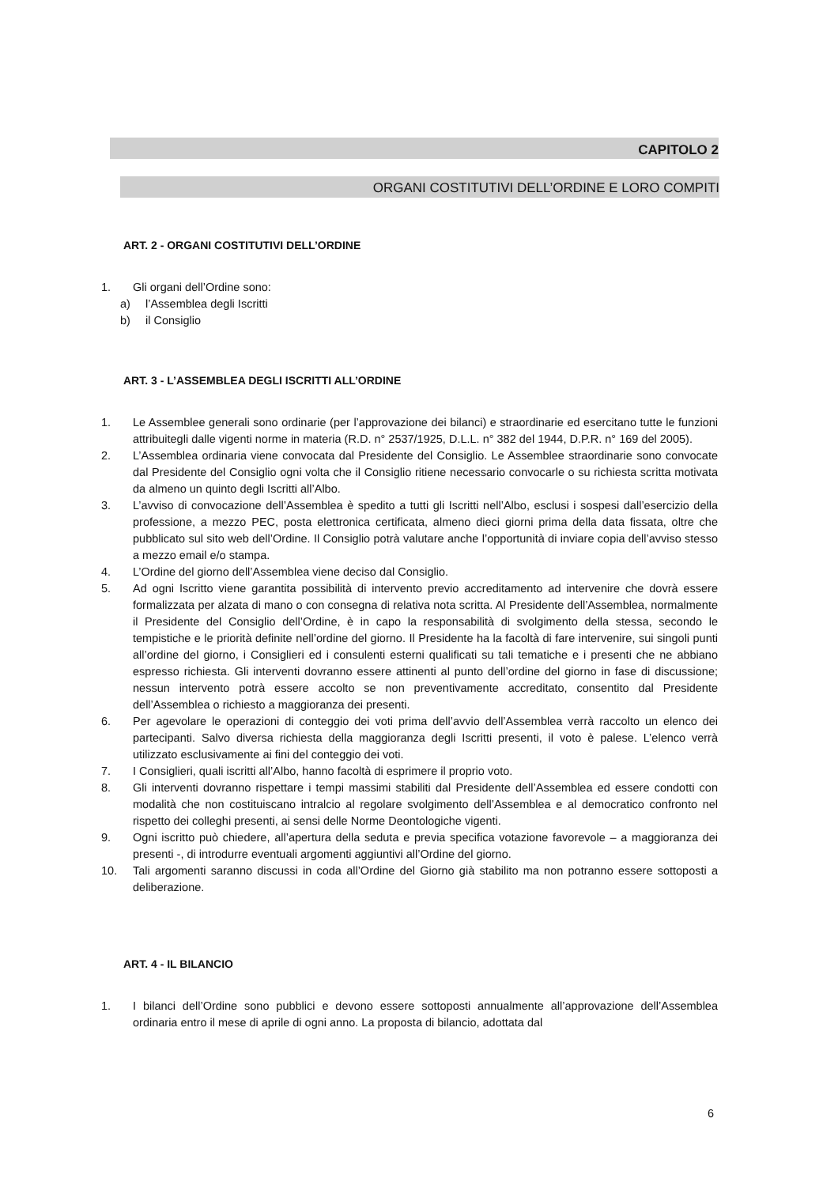CAPITOLO 2
ORGANI COSTITUTIVI DELL’ORDINE E LORO COMPITI
ART. 2 - ORGANI COSTITUTIVI DELL’ORDINE
1. Gli organi dell’Ordine sono:
a) l’Assemblea degli Iscritti
b) il Consiglio
ART. 3 - L’ASSEMBLEA DEGLI ISCRITTI ALL’ORDINE
1. Le Assemblee generali sono ordinarie (per l’approvazione dei bilanci) e straordinarie ed esercitano tutte le funzioni attribuitegli dalle vigenti norme in materia (R.D. n° 2537/1925, D.L.L. n° 382 del 1944, D.P.R. n° 169 del 2005).
2. L’Assemblea ordinaria viene convocata dal Presidente del Consiglio. Le Assemblee straordinarie sono convocate dal Presidente del Consiglio ogni volta che il Consiglio ritiene necessario convocarle o su richiesta scritta motivata da almeno un quinto degli Iscritti all’Albo.
3. L’avviso di convocazione dell’Assemblea è spedito a tutti gli Iscritti nell’Albo, esclusi i sospesi dall’esercizio della professione, a mezzo PEC, posta elettronica certificata, almeno dieci giorni prima della data fissata, oltre che pubblicato sul sito web dell’Ordine. Il Consiglio potrà valutare anche l’opportunità di inviare copia dell’avviso stesso a mezzo email e/o stampa.
4. L’Ordine del giorno dell’Assemblea viene deciso dal Consiglio.
5. Ad ogni Iscritto viene garantita possibilità di intervento previo accreditamento ad intervenire che dovrà essere formalizzata per alzata di mano o con consegna di relativa nota scritta. Al Presidente dell’Assemblea, normalmente il Presidente del Consiglio dell’Ordine, è in capo la responsabilità di svolgimento della stessa, secondo le tempistiche e le priorità definite nell’ordine del giorno. Il Presidente ha la facoltà di fare intervenire, sui singoli punti all’ordine del giorno, i Consiglieri ed i consulenti esterni qualificati su tali tematiche e i presenti che ne abbiano espresso richiesta. Gli interventi dovranno essere attinenti al punto dell’ordine del giorno in fase di discussione; nessun intervento potrà essere accolto se non preventivamente accreditato, consentito dal Presidente dell’Assemblea o richiesto a maggioranza dei presenti.
6. Per agevolare le operazioni di conteggio dei voti prima dell’avvio dell’Assemblea verrà raccolto un elenco dei partecipanti. Salvo diversa richiesta della maggioranza degli Iscritti presenti, il voto è palese. L’elenco verrà utilizzato esclusivamente ai fini del conteggio dei voti.
7. I Consiglieri, quali iscritti all’Albo, hanno facoltà di esprimere il proprio voto.
8. Gli interventi dovranno rispettare i tempi massimi stabiliti dal Presidente dell’Assemblea ed essere condotti con modalità che non costituiscano intralcio al regolare svolgimento dell’Assemblea e al democratico confronto nel rispetto dei colleghi presenti, ai sensi delle Norme Deontologiche vigenti.
9. Ogni iscritto può chiedere, all’apertura della seduta e previa specifica votazione favorevole – a maggioranza dei presenti -, di introdurre eventuali argomenti aggiuntivi all’Ordine del giorno.
10. Tali argomenti saranno discussi in coda all’Ordine del Giorno già stabilito ma non potranno essere sottoposti a deliberazione.
ART. 4 - IL BILANCIO
1. I bilanci dell’Ordine sono pubblici e devono essere sottoposti annualmente all’approvazione dell’Assemblea ordinaria entro il mese di aprile di ogni anno. La proposta di bilancio, adottata dal
6